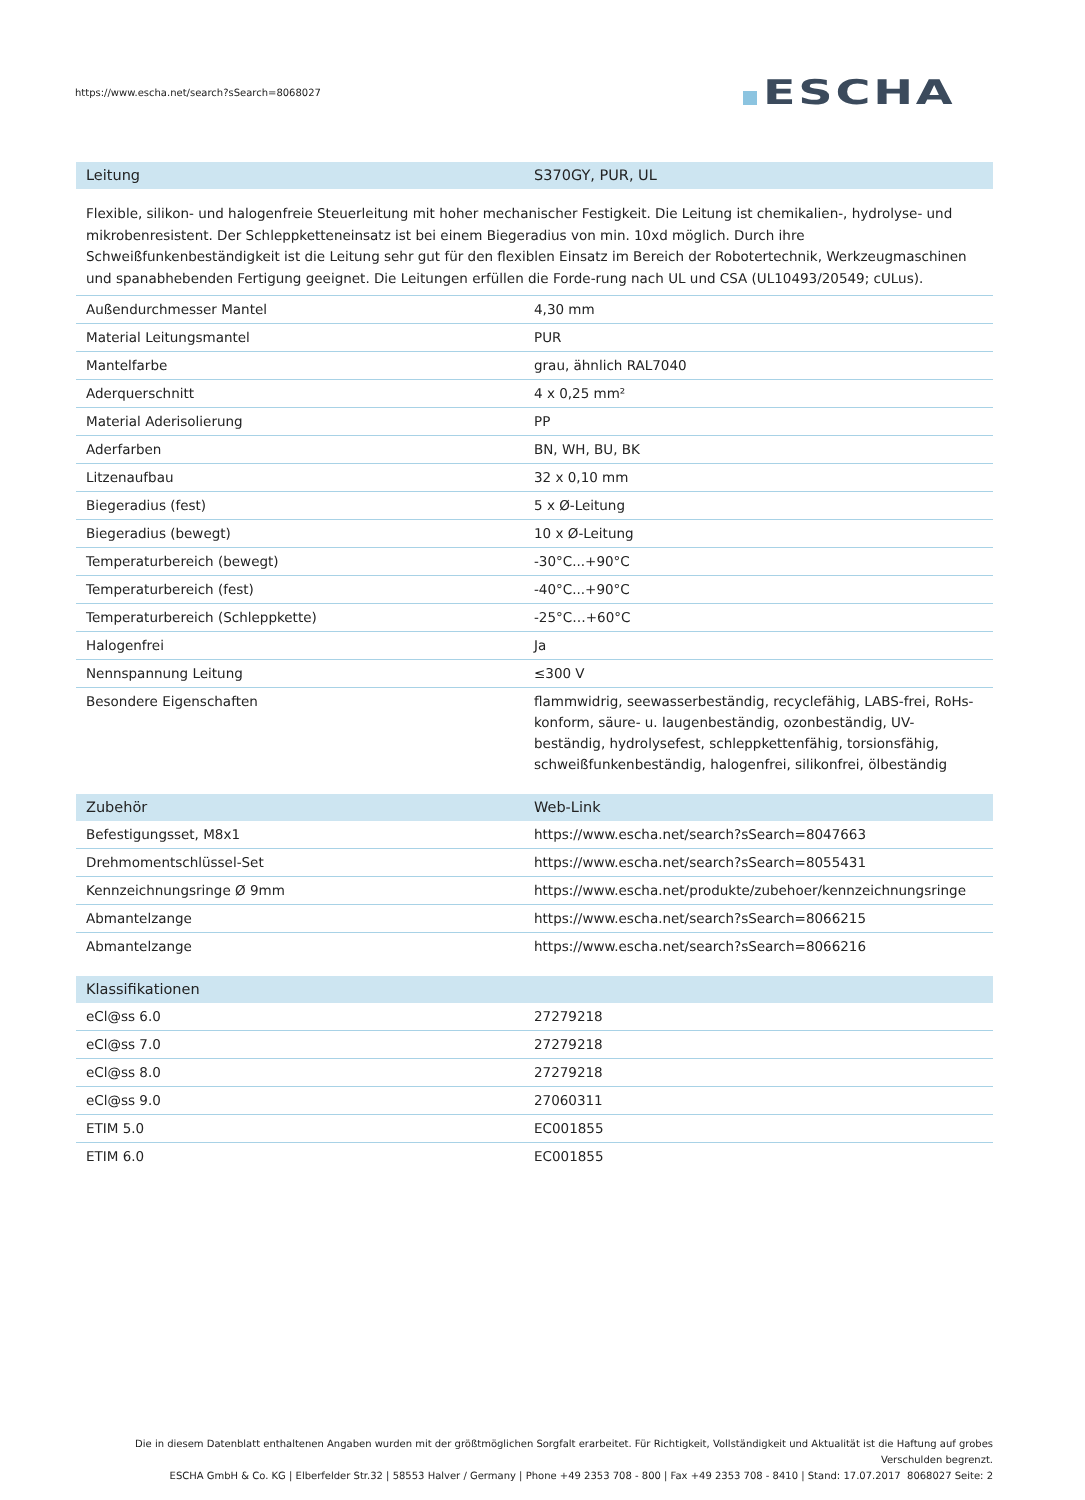https://www.escha.net/search?sSearch=8068027
ESCHA
| Leitung | S370GY, PUR, UL |
| --- | --- |
| Flexible, silikon- und halogenfreie Steuerleitung mit hoher mechanischer Festigkeit. Die Leitung ist chemikalien-, hydrolyse- und mikrobenresistent. Der Schleppketteneinsatz ist bei einem Biegeradius von min. 10xd möglich. Durch ihre Schweißfunkenbeständigkeit ist die Leitung sehr gut für den flexiblen Einsatz im Bereich der Robotertechnik, Werkzeugmaschinen und spanabhebenden Fertigung geeignet. Die Leitungen erfüllen die Forde-rung nach UL und CSA (UL10493/20549; cULus). | |
| Außendurchmesser Mantel | 4,30 mm |
| Material Leitungsmantel | PUR |
| Mantelfarbe | grau, ähnlich RAL7040 |
| Aderquerschnitt | 4 x 0,25 mm² |
| Material Aderisolierung | PP |
| Aderfarben | BN, WH, BU, BK |
| Litzenaufbau | 32 x 0,10 mm |
| Biegeradius (fest) | 5 x Ø-Leitung |
| Biegeradius (bewegt) | 10 x Ø-Leitung |
| Temperaturbereich (bewegt) | -30°C...+90°C |
| Temperaturbereich (fest) | -40°C...+90°C |
| Temperaturbereich (Schleppkette) | -25°C…+60°C |
| Halogenfrei | Ja |
| Nennspannung Leitung | ≤300 V |
| Besondere Eigenschaften | flammwidrig, seewasserbeständig, recyclefähig, LABS-frei, RoHs-konform, säure- u. laugenbeständig, ozonbeständig, UV-beständig, hydrolysefest, schleppkettenfähig, torsionsfähig, schweißfunkenbeständig, halogenfrei, silikonfrei, ölbeständig |
| Zubehör | Web-Link |
| Befestigungsset, M8x1 | https://www.escha.net/search?sSearch=8047663 |
| Drehmomentschlüssel-Set | https://www.escha.net/search?sSearch=8055431 |
| Kennzeichnungsringe Ø 9mm | https://www.escha.net/produkte/zubehoer/kennzeichnungsringe |
| Abmantelzange | https://www.escha.net/search?sSearch=8066215 |
| Abmantelzange | https://www.escha.net/search?sSearch=8066216 |
| Klassifikationen | |
| eCl@ss 6.0 | 27279218 |
| eCl@ss 7.0 | 27279218 |
| eCl@ss 8.0 | 27279218 |
| eCl@ss 9.0 | 27060311 |
| ETIM 5.0 | EC001855 |
| ETIM 6.0 | EC001855 |
Die in diesem Datenblatt enthaltenen Angaben wurden mit der größtmöglichen Sorgfalt erarbeitet. Für Richtigkeit, Vollständigkeit und Aktualität ist die Haftung auf grobes Verschulden begrenzt.
ESCHA GmbH & Co. KG | Elberfelder Str.32 | 58553 Halver / Germany | Phone +49 2353 708 - 800 | Fax +49 2353 708 - 8410 | Stand: 17.07.2017 8068027 Seite: 2